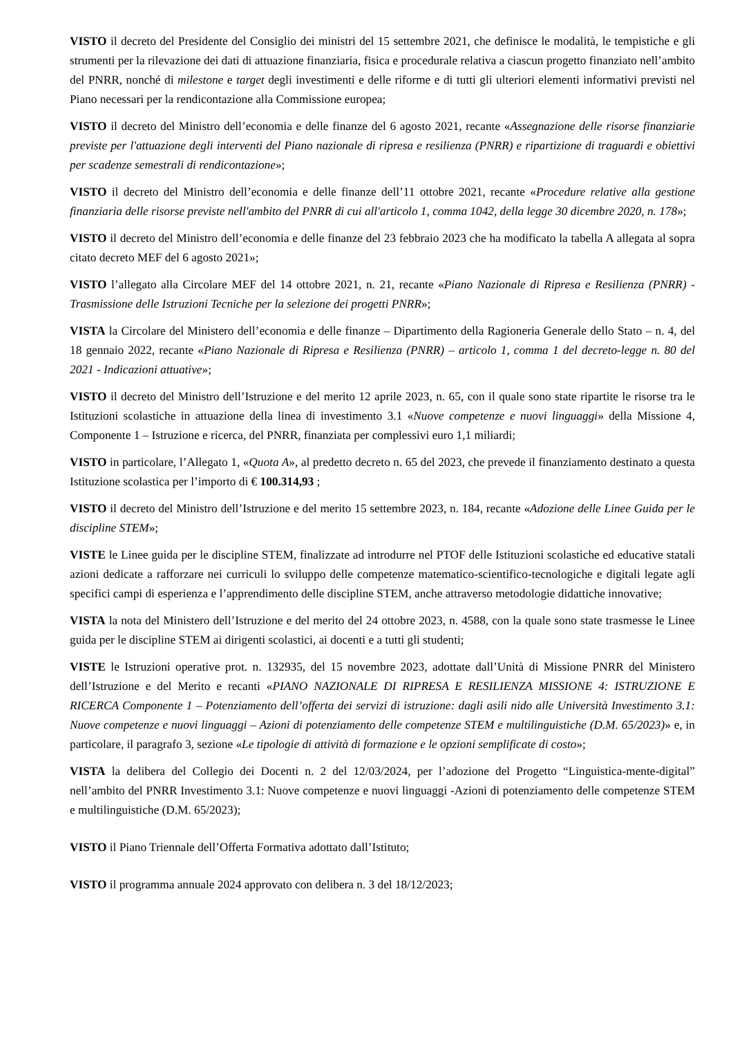VISTO il decreto del Presidente del Consiglio dei ministri del 15 settembre 2021, che definisce le modalità, le tempistiche e gli strumenti per la rilevazione dei dati di attuazione finanziaria, fisica e procedurale relativa a ciascun progetto finanziato nell’ambito del PNRR, nonché di milestone e target degli investimenti e delle riforme e di tutti gli ulteriori elementi informativi previsti nel Piano necessari per la rendicontazione alla Commissione europea;
VISTO il decreto del Ministro dell’economia e delle finanze del 6 agosto 2021, recante «Assegnazione delle risorse finanziarie previste per l'attuazione degli interventi del Piano nazionale di ripresa e resilienza (PNRR) e ripartizione di traguardi e obiettivi per scadenze semestrali di rendicontazione»;
VISTO il decreto del Ministro dell’economia e delle finanze dell’11 ottobre 2021, recante «Procedure relative alla gestione finanziaria delle risorse previste nell'ambito del PNRR di cui all'articolo 1, comma 1042, della legge 30 dicembre 2020, n. 178»;
VISTO il decreto del Ministro dell’economia e delle finanze del 23 febbraio 2023 che ha modificato la tabella A allegata al sopra citato decreto MEF del 6 agosto 2021»;
VISTO l’allegato alla Circolare MEF del 14 ottobre 2021, n. 21, recante «Piano Nazionale di Ripresa e Resilienza (PNRR) - Trasmissione delle Istruzioni Tecniche per la selezione dei progetti PNRR»;
VISTA la Circolare del Ministero dell’economia e delle finanze – Dipartimento della Ragioneria Generale dello Stato – n. 4, del 18 gennaio 2022, recante «Piano Nazionale di Ripresa e Resilienza (PNRR) – articolo 1, comma 1 del decreto-legge n. 80 del 2021 - Indicazioni attuative»;
VISTO il decreto del Ministro dell’Istruzione e del merito 12 aprile 2023, n. 65, con il quale sono state ripartite le risorse tra le Istituzioni scolastiche in attuazione della linea di investimento 3.1 «Nuove competenze e nuovi linguaggi» della Missione 4, Componente 1 – Istruzione e ricerca, del PNRR, finanziata per complessivi euro 1,1 miliardi;
VISTO in particolare, l’Allegato 1, «Quota A», al predetto decreto n. 65 del 2023, che prevede il finanziamento destinato a questa Istituzione scolastica per l’importo di € 100.314,93 ;
VISTO il decreto del Ministro dell’Istruzione e del merito 15 settembre 2023, n. 184, recante «Adozione delle Linee Guida per le discipline STEM»;
VISTE le Linee guida per le discipline STEM, finalizzate ad introdurre nel PTOF delle Istituzioni scolastiche ed educative statali azioni dedicate a rafforzare nei curriculi lo sviluppo delle competenze matematico-scientifico-tecnologiche e digitali legate agli specifici campi di esperienza e l’apprendimento delle discipline STEM, anche attraverso metodologie didattiche innovative;
VISTA la nota del Ministero dell’Istruzione e del merito del 24 ottobre 2023, n. 4588, con la quale sono state trasmesse le Linee guida per le discipline STEM ai dirigenti scolastici, ai docenti e a tutti gli studenti;
VISTE le Istruzioni operative prot. n. 132935, del 15 novembre 2023, adottate dall’Unità di Missione PNRR del Ministero dell’Istruzione e del Merito e recanti «PIANO NAZIONALE DI RIPRESA E RESILIENZA MISSIONE 4: ISTRUZIONE E RICERCA Componente 1 – Potenziamento dell’offerta dei servizi di istruzione: dagli asili nido alle Università Investimento 3.1: Nuove competenze e nuovi linguaggi – Azioni di potenziamento delle competenze STEM e multilinguistiche (D.M. 65/2023)» e, in particolare, il paragrafo 3, sezione «Le tipologie di attività di formazione e le opzioni semplificate di costo»;
VISTA la delibera del Collegio dei Docenti n. 2 del 12/03/2024, per l’adozione del Progetto “Linguistica-mente-digital” nell’ambito del PNRR Investimento 3.1: Nuove competenze e nuovi linguaggi -Azioni di potenziamento delle competenze STEM e multilinguistiche (D.M. 65/2023);
VISTO il Piano Triennale dell’Offerta Formativa adottato dall’Istituto;
VISTO il programma annuale 2024 approvato con delibera n. 3 del 18/12/2023;